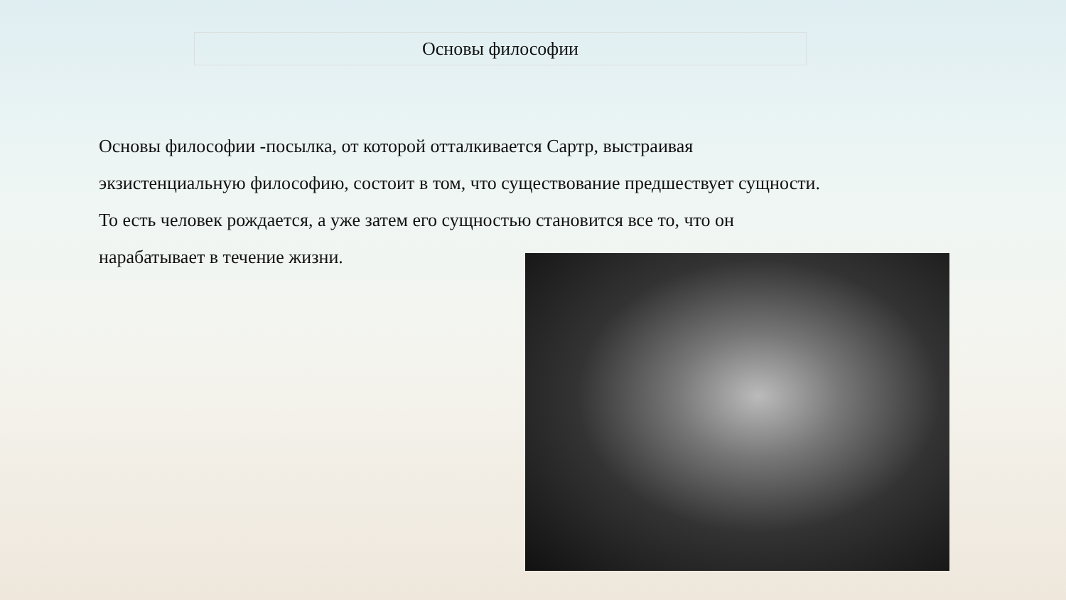Основы философии
Основы философии -посылка, от которой отталкивается Сартр, выстраивая экзистенциальную философию, состоит в том, что существование предшествует сущности. То есть человек рождается, а уже затем его сущностью становится все то, что он нарабатывает в течение жизни.